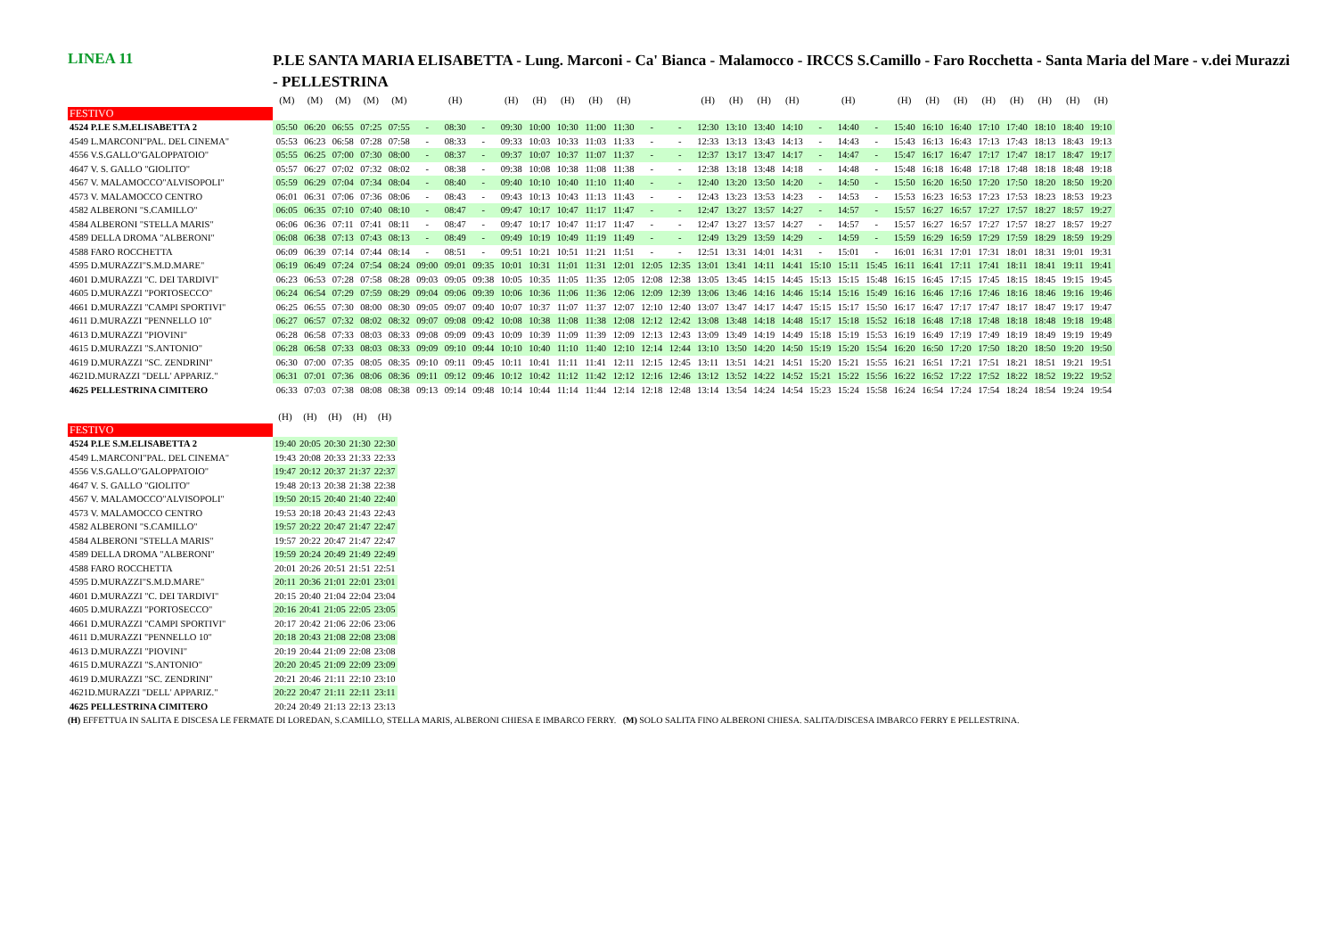LINEA 11
P.LE SANTA MARIA ELISABETTA - Lung. Marconi - Ca' Bianca - Malamocco - IRCCS S.Camillo - Faro Rocchetta - Santa Maria del Mare - v.dei Murazzi - PELLESTRINA
| | (M) | (M) | (M) | (M) | (M) | | (H) | | (H) | (H) | (H) | (H) | (H) | | | (H) | (H) | (H) | (H) | | (H) | | (H) | (H) | (H) | (H) | (H) | (H) | (H) | (H) |
| --- | --- | --- | --- | --- | --- | --- | --- | --- | --- | --- | --- | --- | --- | --- | --- | --- | --- | --- | --- | --- | --- | --- | --- | --- | --- | --- | --- | --- | --- | --- |
| FESTIVO | | | | | | | | | | | | | | | | | | | | | | | | | | | | | | |
| 4524 P.LE S.M.ELISABETTA 2 | 05:50 | 06:20 | 06:55 | 07:25 | 07:55 | - | 08:30 | - | 09:30 | 10:00 | 10:30 | 11:00 | 11:30 | - | - | 12:30 | 13:10 | 13:40 | 14:10 | - | 14:40 | - | 15:40 | 16:10 | 16:40 | 17:10 | 17:40 | 18:10 | 18:40 | 19:10 |
| 4549 L.MARCONI"PAL. DEL CINEMA" | 05:53 | 06:23 | 06:58 | 07:28 | 07:58 | - | 08:33 | - | 09:33 | 10:03 | 10:33 | 11:03 | 11:33 | - | - | 12:33 | 13:13 | 13:43 | 14:13 | - | 14:43 | - | 15:43 | 16:13 | 16:43 | 17:13 | 17:43 | 18:13 | 18:43 | 19:13 |
| 4556 V.S.GALLO"GALOPPATOIO" | 05:55 | 06:25 | 07:00 | 07:30 | 08:00 | - | 08:37 | - | 09:37 | 10:07 | 10:37 | 11:07 | 11:37 | - | - | 12:37 | 13:17 | 13:47 | 14:17 | - | 14:47 | - | 15:47 | 16:17 | 16:47 | 17:17 | 17:47 | 18:17 | 18:47 | 19:17 |
| 4647 V. S. GALLO "GIOLITO" | 05:57 | 06:27 | 07:02 | 07:32 | 08:02 | - | 08:38 | - | 09:38 | 10:08 | 10:38 | 11:08 | 11:38 | - | - | 12:38 | 13:18 | 13:48 | 14:18 | - | 14:48 | - | 15:48 | 16:18 | 16:48 | 17:18 | 17:48 | 18:18 | 18:48 | 19:18 |
| 4567 V. MALAMOCCO"ALVISOPOLI" | 05:59 | 06:29 | 07:04 | 07:34 | 08:04 | - | 08:40 | - | 09:40 | 10:10 | 10:40 | 11:10 | 11:40 | - | - | 12:40 | 13:20 | 13:50 | 14:20 | - | 14:50 | - | 15:50 | 16:20 | 16:50 | 17:20 | 17:50 | 18:20 | 18:50 | 19:20 |
| 4573 V. MALAMOCCO CENTRO | 06:01 | 06:31 | 07:06 | 07:36 | 08:06 | - | 08:43 | - | 09:43 | 10:13 | 10:43 | 11:13 | 11:43 | - | - | 12:43 | 13:23 | 13:53 | 14:23 | - | 14:53 | - | 15:53 | 16:23 | 16:53 | 17:23 | 17:53 | 18:23 | 18:53 | 19:23 |
| 4582 ALBERONI "S.CAMILLO" | 06:05 | 06:35 | 07:10 | 07:40 | 08:10 | - | 08:47 | - | 09:47 | 10:17 | 10:47 | 11:17 | 11:47 | - | - | 12:47 | 13:27 | 13:57 | 14:27 | - | 14:57 | - | 15:57 | 16:27 | 16:57 | 17:27 | 17:57 | 18:27 | 18:57 | 19:27 |
| 4584 ALBERONI "STELLA MARIS" | 06:06 | 06:36 | 07:11 | 07:41 | 08:11 | - | 08:47 | - | 09:47 | 10:17 | 10:47 | 11:17 | 11:47 | - | - | 12:47 | 13:27 | 13:57 | 14:27 | - | 14:57 | - | 15:57 | 16:27 | 16:57 | 17:27 | 17:57 | 18:27 | 18:57 | 19:27 |
| 4589 DELLA DROMA "ALBERONI" | 06:08 | 06:38 | 07:13 | 07:43 | 08:13 | - | 08:49 | - | 09:49 | 10:19 | 10:49 | 11:19 | 11:49 | - | - | 12:49 | 13:29 | 13:59 | 14:29 | - | 14:59 | - | 15:59 | 16:29 | 16:59 | 17:29 | 17:59 | 18:29 | 18:59 | 19:29 |
| 4588 FARO ROCCHETTA | 06:09 | 06:39 | 07:14 | 07:44 | 08:14 | - | 08:51 | - | 09:51 | 10:21 | 10:51 | 11:21 | 11:51 | - | - | 12:51 | 13:31 | 14:01 | 14:31 | - | 15:01 | - | 16:01 | 16:31 | 17:01 | 17:31 | 18:01 | 18:31 | 19:01 | 19:31 |
| 4595 D.MURAZZI"S.M.D.MARE" | 06:19 | 06:49 | 07:24 | 07:54 | 08:24 | 09:00 | 09:01 | 09:35 | 10:01 | 10:31 | 11:01 | 11:31 | 12:01 | 12:05 | 12:35 | 13:01 | 13:41 | 14:11 | 14:41 | 15:10 | 15:11 | 15:45 | 16:11 | 16:41 | 17:11 | 17:41 | 18:11 | 18:41 | 19:11 | 19:41 |
| 4601 D.MURAZZI "C. DEI TARDIVI" | 06:23 | 06:53 | 07:28 | 07:58 | 08:28 | 09:03 | 09:05 | 09:38 | 10:05 | 10:35 | 11:05 | 11:35 | 12:05 | 12:08 | 12:38 | 13:05 | 13:45 | 14:15 | 14:45 | 15:13 | 15:15 | 15:48 | 16:15 | 16:45 | 17:15 | 17:45 | 18:15 | 18:45 | 19:15 | 19:45 |
| 4605 D.MURAZZI "PORTOSECCO" | 06:24 | 06:54 | 07:29 | 07:59 | 08:29 | 09:04 | 09:06 | 09:39 | 10:06 | 10:36 | 11:06 | 11:36 | 12:06 | 12:09 | 12:39 | 13:06 | 13:46 | 14:16 | 14:46 | 15:14 | 15:16 | 15:49 | 16:16 | 16:46 | 17:16 | 17:46 | 18:16 | 18:46 | 19:16 | 19:46 |
| 4661 D.MURAZZI "CAMPI SPORTIVI" | 06:25 | 06:55 | 07:30 | 08:00 | 08:30 | 09:05 | 09:07 | 09:40 | 10:07 | 10:37 | 11:07 | 11:37 | 12:07 | 12:10 | 12:40 | 13:07 | 13:47 | 14:17 | 14:47 | 15:15 | 15:17 | 15:50 | 16:17 | 16:47 | 17:17 | 17:47 | 18:17 | 18:47 | 19:17 | 19:47 |
| 4611 D.MURAZZI "PENNELLO 10" | 06:27 | 06:57 | 07:32 | 08:02 | 08:32 | 09:07 | 09:08 | 09:42 | 10:08 | 10:38 | 11:08 | 11:38 | 12:08 | 12:12 | 12:42 | 13:08 | 13:48 | 14:18 | 14:48 | 15:17 | 15:18 | 15:52 | 16:18 | 16:48 | 17:18 | 17:48 | 18:18 | 18:48 | 19:18 | 19:48 |
| 4613 D.MURAZZI "PIOVINI" | 06:28 | 06:58 | 07:33 | 08:03 | 08:33 | 09:08 | 09:09 | 09:43 | 10:09 | 10:39 | 11:09 | 11:39 | 12:09 | 12:13 | 12:43 | 13:09 | 13:49 | 14:19 | 14:49 | 15:18 | 15:19 | 15:53 | 16:19 | 16:49 | 17:19 | 17:49 | 18:19 | 18:49 | 19:19 | 19:49 |
| 4615 D.MURAZZI "S.ANTONIO" | 06:28 | 06:58 | 07:33 | 08:03 | 08:33 | 09:09 | 09:10 | 09:44 | 10:10 | 10:40 | 11:10 | 11:40 | 12:10 | 12:14 | 12:44 | 13:10 | 13:50 | 14:20 | 14:50 | 15:19 | 15:20 | 15:54 | 16:20 | 16:50 | 17:20 | 17:50 | 18:20 | 18:50 | 19:20 | 19:50 |
| 4619 D.MURAZZI "SC. ZENDRINI" | 06:30 | 07:00 | 07:35 | 08:05 | 08:35 | 09:10 | 09:11 | 09:45 | 10:11 | 10:41 | 11:11 | 11:41 | 12:11 | 12:15 | 12:45 | 13:11 | 13:51 | 14:21 | 14:51 | 15:20 | 15:21 | 15:55 | 16:21 | 16:51 | 17:21 | 17:51 | 18:21 | 18:51 | 19:21 | 19:51 |
| 4621D.MURAZZI "DELL' APPARIZ." | 06:31 | 07:01 | 07:36 | 08:06 | 08:36 | 09:11 | 09:12 | 09:46 | 10:12 | 10:42 | 11:12 | 11:42 | 12:12 | 12:16 | 12:46 | 13:12 | 13:52 | 14:22 | 14:52 | 15:21 | 15:22 | 15:56 | 16:22 | 16:52 | 17:22 | 17:52 | 18:22 | 18:52 | 19:22 | 19:52 |
| 4625 PELLESTRINA CIMITERO | 06:33 | 07:03 | 07:38 | 08:08 | 08:38 | 09:13 | 09:14 | 09:48 | 10:14 | 10:44 | 11:14 | 11:44 | 12:14 | 12:18 | 12:48 | 13:14 | 13:54 | 14:24 | 14:54 | 15:23 | 15:24 | 15:58 | 16:24 | 16:54 | 17:24 | 17:54 | 18:24 | 18:54 | 19:24 | 19:54 |
| | (H) | (H) | (H) | (H) | (H) |
| --- | --- | --- | --- | --- | --- |
| FESTIVO | | | | | |
| 4524 P.LE S.M.ELISABETTA 2 | 19:40 | 20:05 | 20:30 | 21:30 | 22:30 |
| 4549 L.MARCONI"PAL. DEL CINEMA" | 19:43 | 20:08 | 20:33 | 21:33 | 22:33 |
| 4556 V.S.GALLO"GALOPPATOIO" | 19:47 | 20:12 | 20:37 | 21:37 | 22:37 |
| 4647 V. S. GALLO "GIOLITO" | 19:48 | 20:13 | 20:38 | 21:38 | 22:38 |
| 4567 V. MALAMOCCO"ALVISOPOLI" | 19:50 | 20:15 | 20:40 | 21:40 | 22:40 |
| 4573 V. MALAMOCCO CENTRO | 19:53 | 20:18 | 20:43 | 21:43 | 22:43 |
| 4582 ALBERONI "S.CAMILLO" | 19:57 | 20:22 | 20:47 | 21:47 | 22:47 |
| 4584 ALBERONI "STELLA MARIS" | 19:57 | 20:22 | 20:47 | 21:47 | 22:47 |
| 4589 DELLA DROMA "ALBERONI" | 19:59 | 20:24 | 20:49 | 21:49 | 22:49 |
| 4588 FARO ROCCHETTA | 20:01 | 20:26 | 20:51 | 21:51 | 22:51 |
| 4595 D.MURAZZI"S.M.D.MARE" | 20:11 | 20:36 | 21:01 | 22:01 | 23:01 |
| 4601 D.MURAZZI "C. DEI TARDIVI" | 20:15 | 20:40 | 21:04 | 22:04 | 23:04 |
| 4605 D.MURAZZI "PORTOSECCO" | 20:16 | 20:41 | 21:05 | 22:05 | 23:05 |
| 4661 D.MURAZZI "CAMPI SPORTIVI" | 20:17 | 20:42 | 21:06 | 22:06 | 23:06 |
| 4611 D.MURAZZI "PENNELLO 10" | 20:18 | 20:43 | 21:08 | 22:08 | 23:08 |
| 4613 D.MURAZZI "PIOVINI" | 20:19 | 20:44 | 21:09 | 22:08 | 23:08 |
| 4615 D.MURAZZI "S.ANTONIO" | 20:20 | 20:45 | 21:09 | 22:09 | 23:09 |
| 4619 D.MURAZZI "SC. ZENDRINI" | 20:21 | 20:46 | 21:11 | 22:10 | 23:10 |
| 4621D.MURAZZI "DELL' APPARIZ." | 20:22 | 20:47 | 21:11 | 22:11 | 23:11 |
| 4625 PELLESTRINA CIMITERO | 20:24 | 20:49 | 21:13 | 22:13 | 23:13 |
(H) EFFETTUA IN SALITA E DISCESA LE FERMATE DI LOREDAN, S.CAMILLO, STELLA MARIS, ALBERONI CHIESA E IMBARCO FERRY. (M) SOLO SALITA FINO ALBERONI CHIESA. SALITA/DISCESA IMBARCO FERRY E PELLESTRINA.